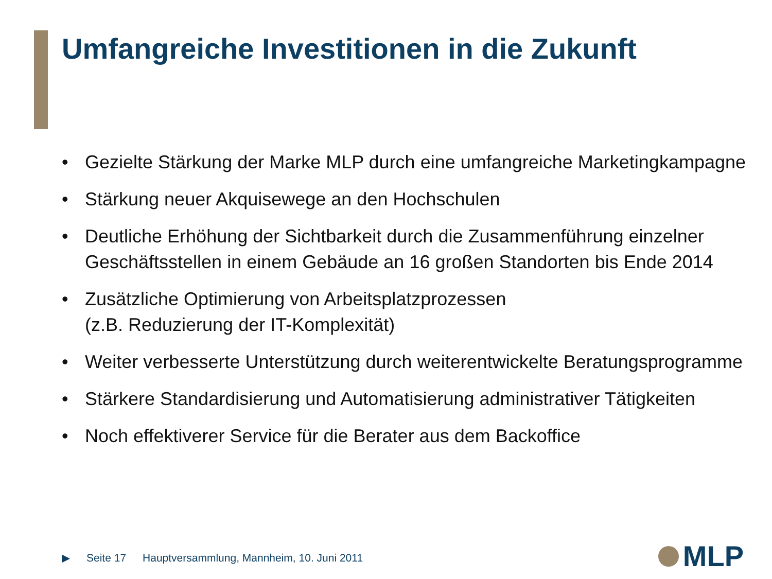Umfangreiche Investitionen in die Zukunft
• Gezielte Stärkung der Marke MLP durch eine umfangreiche Marketingkampagne
• Stärkung neuer Akquisewege an den Hochschulen
• Deutliche Erhöhung der Sichtbarkeit durch die Zusammenführung einzelner Geschäftsstellen in einem Gebäude an 16 großen Standorten bis Ende 2014
• Zusätzliche Optimierung von Arbeitsplatzprozessen
(z.B. Reduzierung der IT-Komplexität)
• Weiter verbesserte Unterstützung durch weiterentwickelte Beratungsprogramme
• Stärkere Standardisierung und Automatisierung administrativer Tätigkeiten
• Noch effektiverer Service für die Berater aus dem Backoffice
▶ Seite 17 Hauptversammlung, Mannheim, 10. Juni 2011
MLP